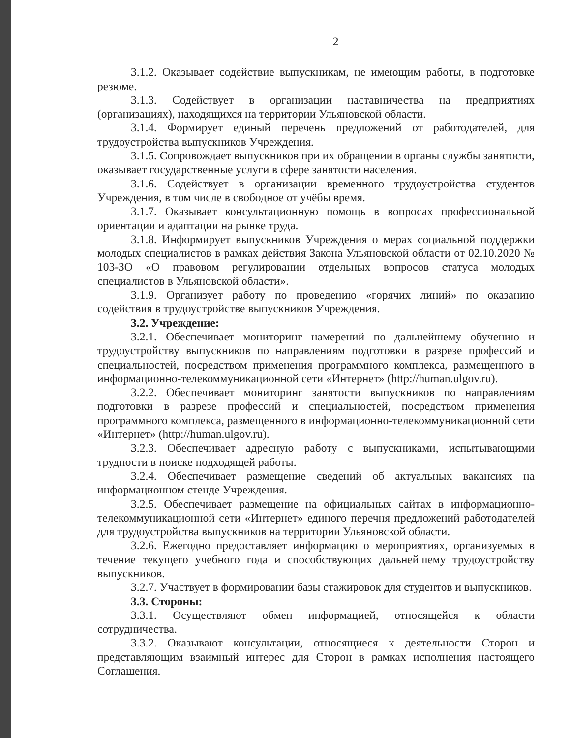2
3.1.2. Оказывает содействие выпускникам, не имеющим работы, в подготовке резюме.
3.1.3. Содействует в организации наставничества на предприятиях (организациях), находящихся на территории Ульяновской области.
3.1.4. Формирует единый перечень предложений от работодателей, для трудоустройства выпускников Учреждения.
3.1.5. Сопровождает выпускников при их обращении в органы службы занятости, оказывает государственные услуги в сфере занятости населения.
3.1.6. Содействует в организации временного трудоустройства студентов Учреждения, в том числе в свободное от учёбы время.
3.1.7. Оказывает консультационную помощь в вопросах профессиональной ориентации и адаптации на рынке труда.
3.1.8. Информирует выпускников Учреждения о мерах социальной поддержки молодых специалистов в рамках действия Закона Ульяновской области от 02.10.2020 № 103-ЗО «О правовом регулировании отдельных вопросов статуса молодых специалистов в Ульяновской области».
3.1.9. Организует работу по проведению «горячих линий» по оказанию содействия в трудоустройстве выпускников Учреждения.
3.2. Учреждение:
3.2.1. Обеспечивает мониторинг намерений по дальнейшему обучению и трудоустройству выпускников по направлениям подготовки в разрезе профессий и специальностей, посредством применения программного комплекса, размещенного в информационно-телекоммуникационной сети «Интернет» (http://human.ulgov.ru).
3.2.2. Обеспечивает мониторинг занятости выпускников по направлениям подготовки в разрезе профессий и специальностей, посредством применения программного комплекса, размещенного в информационно-телекоммуникационной сети «Интернет» (http://human.ulgov.ru).
3.2.3. Обеспечивает адресную работу с выпускниками, испытывающими трудности в поиске подходящей работы.
3.2.4. Обеспечивает размещение сведений об актуальных вакансиях на информационном стенде Учреждения.
3.2.5. Обеспечивает размещение на официальных сайтах в информационно-телекоммуникационной сети «Интернет» единого перечня предложений работодателей для трудоустройства выпускников на территории Ульяновской области.
3.2.6. Ежегодно предоставляет информацию о мероприятиях, организуемых в течение текущего учебного года и способствующих дальнейшему трудоустройству выпускников.
3.2.7. Участвует в формировании базы стажировок для студентов и выпускников.
3.3. Стороны:
3.3.1. Осуществляют обмен информацией, относящейся к области сотрудничества.
3.3.2. Оказывают консультации, относящиеся к деятельности Сторон и представляющим взаимный интерес для Сторон в рамках исполнения настоящего Соглашения.